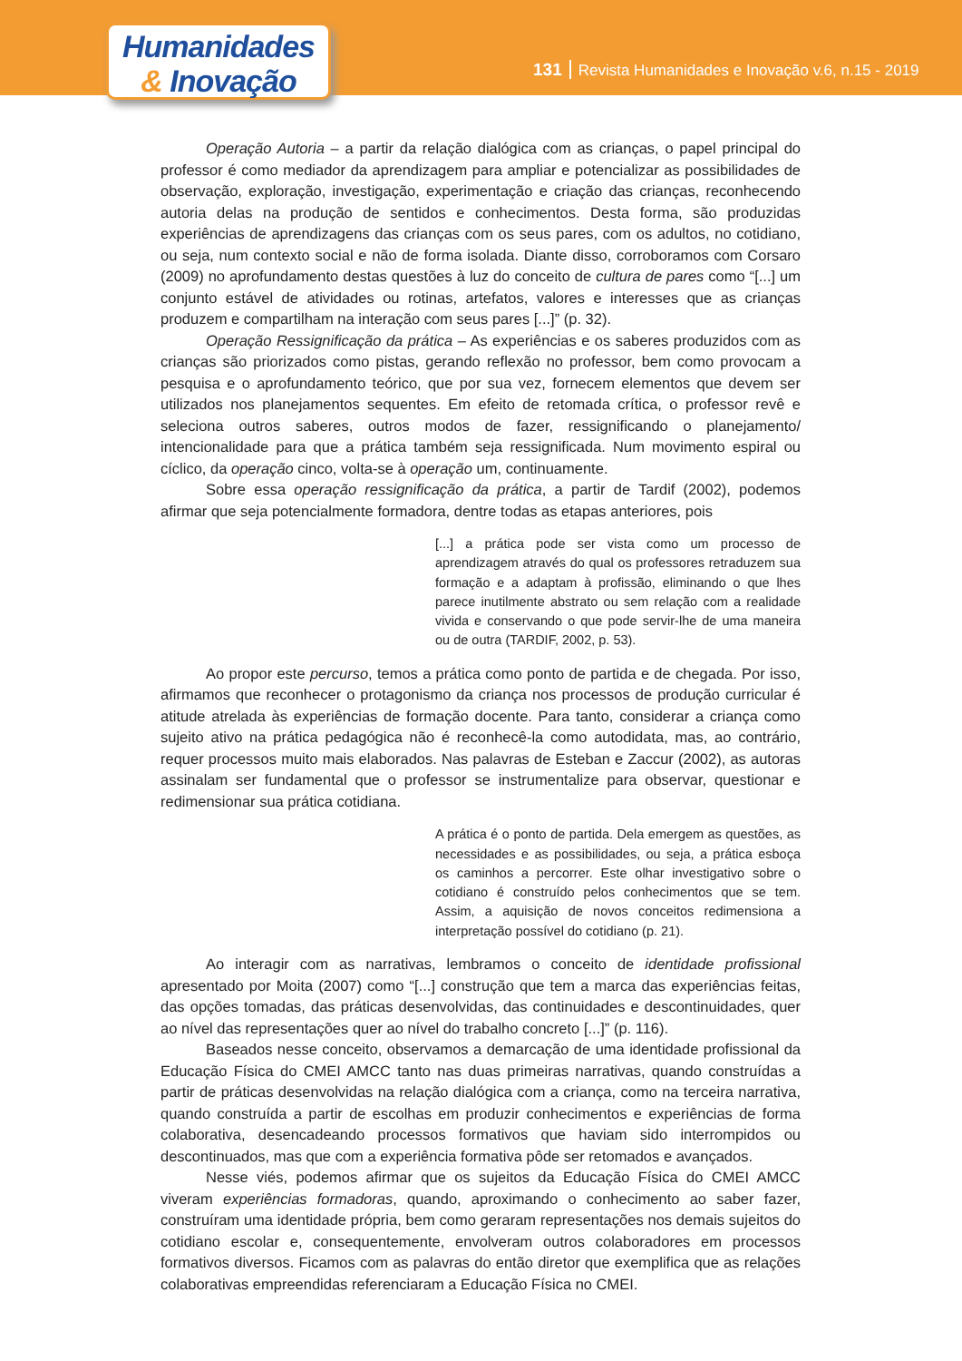Humanidades
& Inovação
131 Revista Humanidades e Inovação v.6, n.15 - 2019
Operação Autoria – a partir da relação dialógica com as crianças, o papel principal do professor é como mediador da aprendizagem para ampliar e potencializar as possibilidades de observação, exploração, investigação, experimentação e criação das crianças, reconhecendo autoria delas na produção de sentidos e conhecimentos. Desta forma, são produzidas experiências de aprendizagens das crianças com os seus pares, com os adultos, no cotidiano, ou seja, num contexto social e não de forma isolada. Diante disso, corroboramos com Corsaro (2009) no aprofundamento destas questões à luz do conceito de cultura de pares como “[...] um conjunto estável de atividades ou rotinas, artefatos, valores e interesses que as crianças produzem e compartilham na interação com seus pares [...]” (p. 32).
Operação Ressignificação da prática – As experiências e os saberes produzidos com as crianças são priorizados como pistas, gerando reflexão no professor, bem como provocam a pesquisa e o aprofundamento teórico, que por sua vez, fornecem elementos que devem ser utilizados nos planejamentos sequentes. Em efeito de retomada crítica, o professor revê e seleciona outros saberes, outros modos de fazer, ressignificando o planejamento/ intencionalidade para que a prática também seja ressignificada. Num movimento espiral ou cíclico, da operação cinco, volta-se à operação um, continuamente.
Sobre essa operação ressignificação da prática, a partir de Tardif (2002), podemos afirmar que seja potencialmente formadora, dentre todas as etapas anteriores, pois
[...] a prática pode ser vista como um processo de aprendizagem através do qual os professores retraduzem sua formação e a adaptam à profissão, eliminando o que lhes parece inutilmente abstrato ou sem relação com a realidade vivida e conservando o que pode servir-lhe de uma maneira ou de outra (TARDIF, 2002, p. 53).
Ao propor este percurso, temos a prática como ponto de partida e de chegada. Por isso, afirmamos que reconhecer o protagonismo da criança nos processos de produção curricular é atitude atrelada às experiências de formação docente. Para tanto, considerar a criança como sujeito ativo na prática pedagógica não é reconhecê-la como autodidata, mas, ao contrário, requer processos muito mais elaborados. Nas palavras de Esteban e Zaccur (2002), as autoras assinalam ser fundamental que o professor se instrumentalize para observar, questionar e redimensionar sua prática cotidiana.
A prática é o ponto de partida. Dela emergem as questões, as necessidades e as possibilidades, ou seja, a prática esboça os caminhos a percorrer. Este olhar investigativo sobre o cotidiano é construído pelos conhecimentos que se tem. Assim, a aquisição de novos conceitos redimensiona a interpretação possível do cotidiano (p. 21).
Ao interagir com as narrativas, lembramos o conceito de identidade profissional apresentado por Moita (2007) como “[...] construção que tem a marca das experiências feitas, das opções tomadas, das práticas desenvolvidas, das continuidades e descontinuidades, quer ao nível das representações quer ao nível do trabalho concreto [...]” (p. 116).
Baseados nesse conceito, observamos a demarcação de uma identidade profissional da Educação Física do CMEI AMCC tanto nas duas primeiras narrativas, quando construídas a partir de práticas desenvolvidas na relação dialógica com a criança, como na terceira narrativa, quando construída a partir de escolhas em produzir conhecimentos e experiências de forma colaborativa, desencadeando processos formativos que haviam sido interrompidos ou descontinuados, mas que com a experiência formativa pôde ser retomados e avançados.
Nesse viés, podemos afirmar que os sujeitos da Educação Física do CMEI AMCC viveram experiências formadoras, quando, aproximando o conhecimento ao saber fazer, construíram uma identidade própria, bem como geraram representações nos demais sujeitos do cotidiano escolar e, consequentemente, envolveram outros colaboradores em processos formativos diversos. Ficamos com as palavras do então diretor que exemplifica que as relações colaborativas empreendidas referenciaram a Educação Física no CMEI.